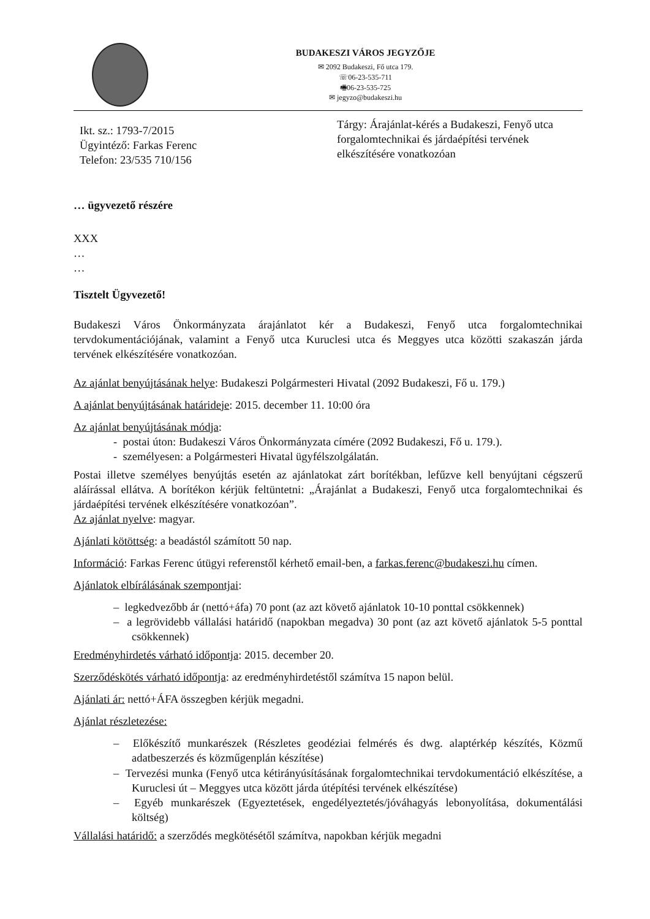BUDAKESZI VÁROS JEGYZŐJE
✉ 2092 Budakeszi, Fő utca 179.
☏06-23-535-711
🖷06-23-535-725
✉ jegyzo@budakeszi.hu
Ikt. sz.: 1793-7/2015
Ügyintéző: Farkas Ferenc
Telefon: 23/535 710/156
Tárgy: Árajánlat-kérés a Budakeszi, Fenyő utca forgalomtechnikai és járdaépítési tervének elkészítésére vonatkozóan
… ügyvezető részére
XXX
…
…
Tisztelt Ügyvezető!
Budakeszi Város Önkormányzata árajánlatot kér a Budakeszi, Fenyő utca forgalomtechnikai tervdokumentációjának, valamint a Fenyő utca Kuruclesi utca és Meggyes utca közötti szakaszán járda tervének elkészítésére vonatkozóan.
Az ajánlat benyújtásának helye: Budakeszi Polgármesteri Hivatal (2092 Budakeszi, Fő u. 179.)
A ajánlat benyújtásának határideje: 2015. december 11. 10:00 óra
Az ajánlat benyújtásának módja:
- postai úton: Budakeszi Város Önkormányzata címére (2092 Budakeszi, Fő u. 179.).
- személyesen: a Polgármesteri Hivatal ügyfélszolgálatán.
Postai illetve személyes benyújtás esetén az ajánlatokat zárt borítékban, lefűzve kell benyújtani cégszerű aláírással ellátva. A borítékon kérjük feltüntetni: „Árajánlat a Budakeszi, Fenyő utca forgalomtechnikai és járdaépítési tervének elkészítésére vonatkozóan”.
Az ajánlat nyelve: magyar.
Ajánlati kötöttség: a beadástól számított 50 nap.
Információ: Farkas Ferenc útügyi referenstől kérhető email-ben, a farkas.ferenc@budakeszi.hu címen.
Ajánlatok elbírálásának szempontjai:
– legkedvezőbb ár (nettó+áfa) 70 pont (az azt követő ajánlatok 10-10 ponttal csökkennek)
– a legrövidebb vállalási határidő (napokban megadva) 30 pont (az azt követő ajánlatok 5-5 ponttal csökkennek)
Eredményhirdetés várható időpontja: 2015. december 20.
Szerződéskötés várható időpontja: az eredményhirdetéstől számítva 15 napon belül.
Ajánlati ár: nettó+ÁFA összegben kérjük megadni.
Ajánlat részletezése:
– Előkészítő munkarészek (Részletes geodéziai felmérés és dwg. alaptérkép készítés, Közmű adatbeszerzés és közműgenplán készítése)
– Tervezési munka (Fenyő utca kétirányúsításának forgalomtechnikai tervdokumentáció elkészítése, a Kuruclesi út – Meggyes utca között járda útépítési tervének elkészítése)
– Egyéb munkarészek (Egyeztetések, engedélyeztetés/jóváhagyás lebonyolítása, dokumentálási költség)
Vállalási határidő: a szerződés megkötésétől számítva, napokban kérjük megadni